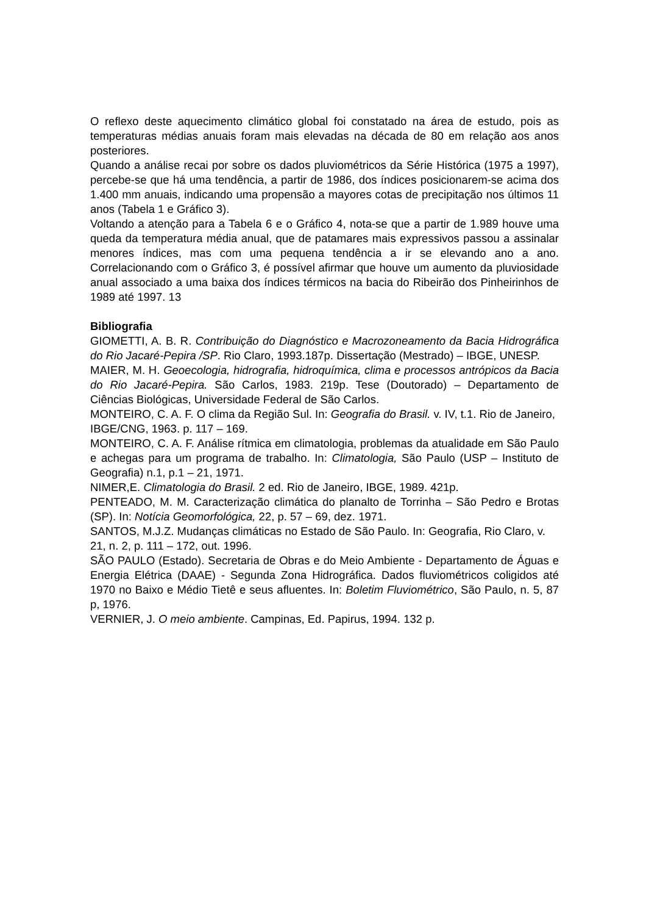O reflexo deste aquecimento climático global foi constatado na área de estudo, pois as temperaturas médias anuais foram mais elevadas na década de 80 em relação aos anos posteriores.
Quando a análise recai por sobre os dados pluviométricos da Série Histórica (1975 a 1997), percebe-se que há uma tendência, a partir de 1986, dos índices posicionarem-se acima dos 1.400 mm anuais, indicando uma propensão a mayores cotas de precipitação nos últimos 11 anos (Tabela 1 e Gráfico 3).
Voltando a atenção para a Tabela 6 e o Gráfico 4, nota-se que a partir de 1.989 houve uma queda da temperatura média anual, que de patamares mais expressivos passou a assinalar menores índices, mas com uma pequena tendência a ir se elevando ano a ano. Correlacionando com o Gráfico 3, é possível afirmar que houve um aumento da pluviosidade anual associado a uma baixa dos índices térmicos na bacia do Ribeirão dos Pinheirinhos de 1989 até 1997. 13
Bibliografia
GIOMETTI, A. B. R. Contribuição do Diagnóstico e Macrozoneamento da Bacia Hidrográfica do Rio Jacaré-Pepira /SP. Rio Claro, 1993.187p. Dissertação (Mestrado) – IBGE, UNESP.
MAIER, M. H. Geoecologia, hidrografia, hidroquímica, clima e processos antrópicos da Bacia do Rio Jacaré-Pepira. São Carlos, 1983. 219p. Tese (Doutorado) – Departamento de Ciências Biológicas, Universidade Federal de São Carlos.
MONTEIRO, C. A. F. O clima da Região Sul. In: Geografia do Brasil. v. IV, t.1. Rio de Janeiro, IBGE/CNG, 1963. p. 117 – 169.
MONTEIRO, C. A. F. Análise rítmica em climatologia, problemas da atualidade em São Paulo e achegas para um programa de trabalho. In: Climatologia, São Paulo (USP – Instituto de Geografia) n.1, p.1 – 21, 1971.
NIMER,E. Climatologia do Brasil. 2 ed. Rio de Janeiro, IBGE, 1989. 421p.
PENTEADO, M. M. Caracterização climática do planalto de Torrinha – São Pedro e Brotas (SP). In: Notícia Geomorfológica, 22, p. 57 – 69, dez. 1971.
SANTOS, M.J.Z. Mudanças climáticas no Estado de São Paulo. In: Geografia, Rio Claro, v. 21, n. 2, p. 111 – 172, out. 1996.
SÃO PAULO (Estado). Secretaria de Obras e do Meio Ambiente - Departamento de Águas e Energia Elétrica (DAAE) - Segunda Zona Hidrográfica. Dados fluviométricos coligidos até 1970 no Baixo e Médio Tietê e seus afluentes. In: Boletim Fluviométrico, São Paulo, n. 5, 87 p, 1976.
VERNIER, J. O meio ambiente. Campinas, Ed. Papirus, 1994. 132 p.